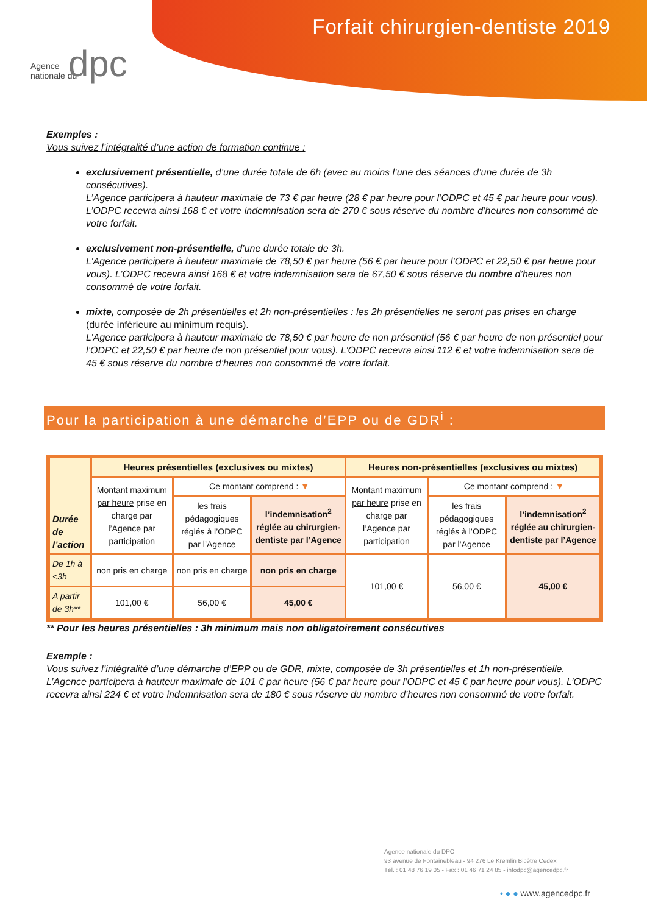Agence
nationale du
dpc
Forfait chirurgien-dentiste 2019
Exemples :
Vous suivez l’intégralité d’une action de formation continue :
exclusivement présentielle, d’une durée totale de 6h (avec au moins l’une des séances d’une durée de 3h consécutives).
L’Agence participera à hauteur maximale de 73 € par heure (28 € par heure pour l’ODPC et 45 € par heure pour vous). L’ODPC recevra ainsi 168 € et votre indemnisation sera de 270 € sous réserve du nombre d’heures non consommé de votre forfait.
exclusivement non-présentielle, d’une durée totale de 3h.
L’Agence participera à hauteur maximale de 78,50 € par heure (56 € par heure pour l’ODPC et 22,50 € par heure pour vous). L’ODPC recevra ainsi 168 € et votre indemnisation sera de 67,50 € sous réserve du nombre d’heures non consommé de votre forfait.
mixte, composée de 2h présentielles et 2h non-présentielles : les 2h présentielles ne seront pas prises en charge (durée inférieure au minimum requis).
L’Agence participera à hauteur maximale de 78,50 € par heure de non présentiel (56 € par heure de non présentiel pour l’ODPC et 22,50 € par heure de non présentiel pour vous). L’ODPC recevra ainsi 112 € et votre indemnisation sera de 45 € sous réserve du nombre d’heures non consommé de votre forfait.
Pour la participation à une démarche d’EPP ou de GDR<sup>i</sup> :
| Durée de l’action | Heures présentielles (exclusives ou mixtes) | | | Heures non-présentielles (exclusives ou mixtes) | | |
| --- | --- | --- | --- | --- | --- | --- |
| | Montant maximum par heure prise en charge par l’Agence par participation | Ce montant comprend : ▼ | | Montant maximum par heure prise en charge par l’Agence par participation | Ce montant comprend : ▼ | |
| | | les frais pédagogiques réglés à l’ODPC par l’Agence | l’indemnisation<sup>2</sup> réglée au chirurgien-dentiste par l’Agence | | les frais pédagogiques réglés à l’ODPC par l’Agence | l’indemnisation<sup>2</sup> réglée au chirurgien-dentiste par l’Agence |
| De 1h à <3h | non pris en charge | non pris en charge | non pris en charge | 101,00 € | 56,00 € | 45,00 € |
| A partir de 3h** | 101,00 € | 56,00 € | 45,00 € | | | |
** Pour les heures présentielles : 3h minimum mais non obligatoirement consécutives
Exemple :
Vous suivez l’intégralité d’une démarche d’EPP ou de GDR, mixte, composée de 3h présentielles et 1h non-présentielle.
L’Agence participera à hauteur maximale de 101 € par heure (56 € par heure pour l’ODPC et 45 € par heure pour vous). L’ODPC recevra ainsi 224 € et votre indemnisation sera de 180 € sous réserve du nombre d’heures non consommé de votre forfait.
Agence nationale du DPC
93 avenue de Fontainebleau - 94 276 Le Kremlin Bicêtre Cedex
Tél. : 01 48 76 19 05 - Fax : 01 46 71 24 85 - infodpc@agencedpc.fr
• ● ● www.agencedpc.fr